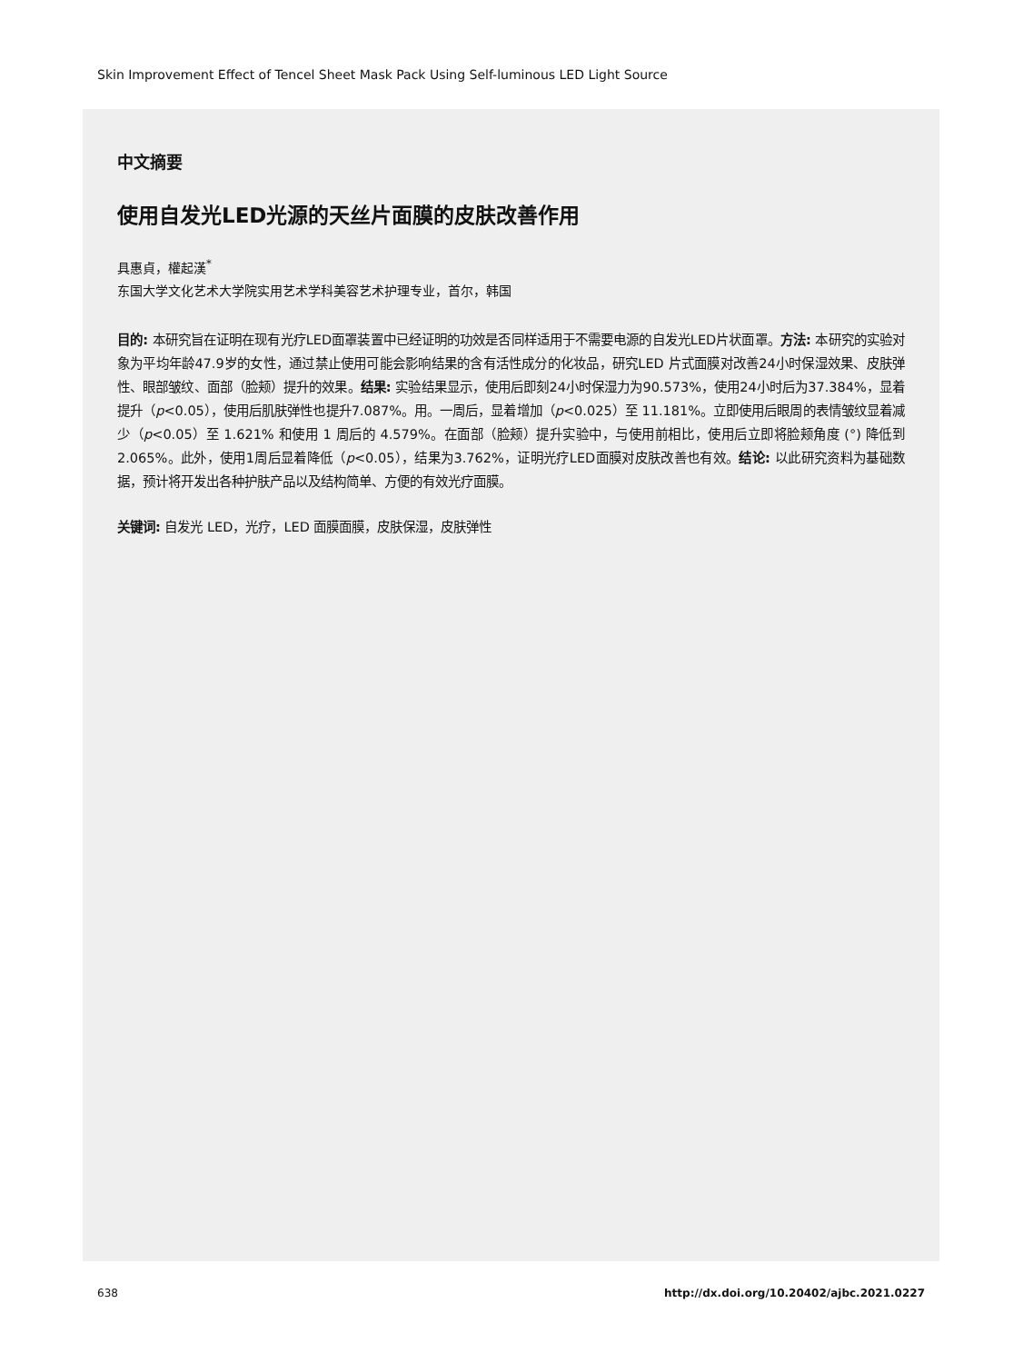Skin Improvement Effect of Tencel Sheet Mask Pack Using Self-luminous LED Light Source
中文摘要
使用自发光LED光源的天丝片面膜的皮肤改善作用
具惠貞，權起漢<sup>*</sup>
东国大学文化艺术大学院实用艺术学科美容艺术护理专业，首尔，韩国
目的: 本研究旨在证明在现有光疗LED面罩装置中已经证明的功效是否同样适用于不需要电源的自发光LED片状面罩。方法: 本研究的实验对象为平均年龄47.9岁的女性，通过禁止使用可能会影响结果的含有活性成分的化妆品，研究LED 片式面膜对改善24小时保湿效果、皮肤弹性、眼部皱纹、面部（脸颊）提升的效果。结果: 实验结果显示，使用后即刻24小时保湿力为90.573%，使用24小时后为37.384%，显着提升（p<0.05），使用后肌肤弹性也提升7.087%。用。一周后，显着增加（p<0.025）至 11.181%。立即使用后眼周的表情皱纹显着减少（p<0.05）至 1.621% 和使用 1 周后的 4.579%。在面部（脸颊）提升实验中，与使用前相比，使用后立即将脸颊角度 (°) 降低到 2.065%。此外，使用1周后显着降低（p<0.05），结果为3.762%，证明光疗LED面膜对皮肤改善也有效。结论: 以此研究资料为基础数据，预计将开发出各种护肤产品以及结构简单、方便的有效光疗面膜。
关键词: 自发光 LED，光疗，LED 面膜面膜，皮肤保湿，皮肤弹性
638
http://dx.doi.org/10.20402/ajbc.2021.0227